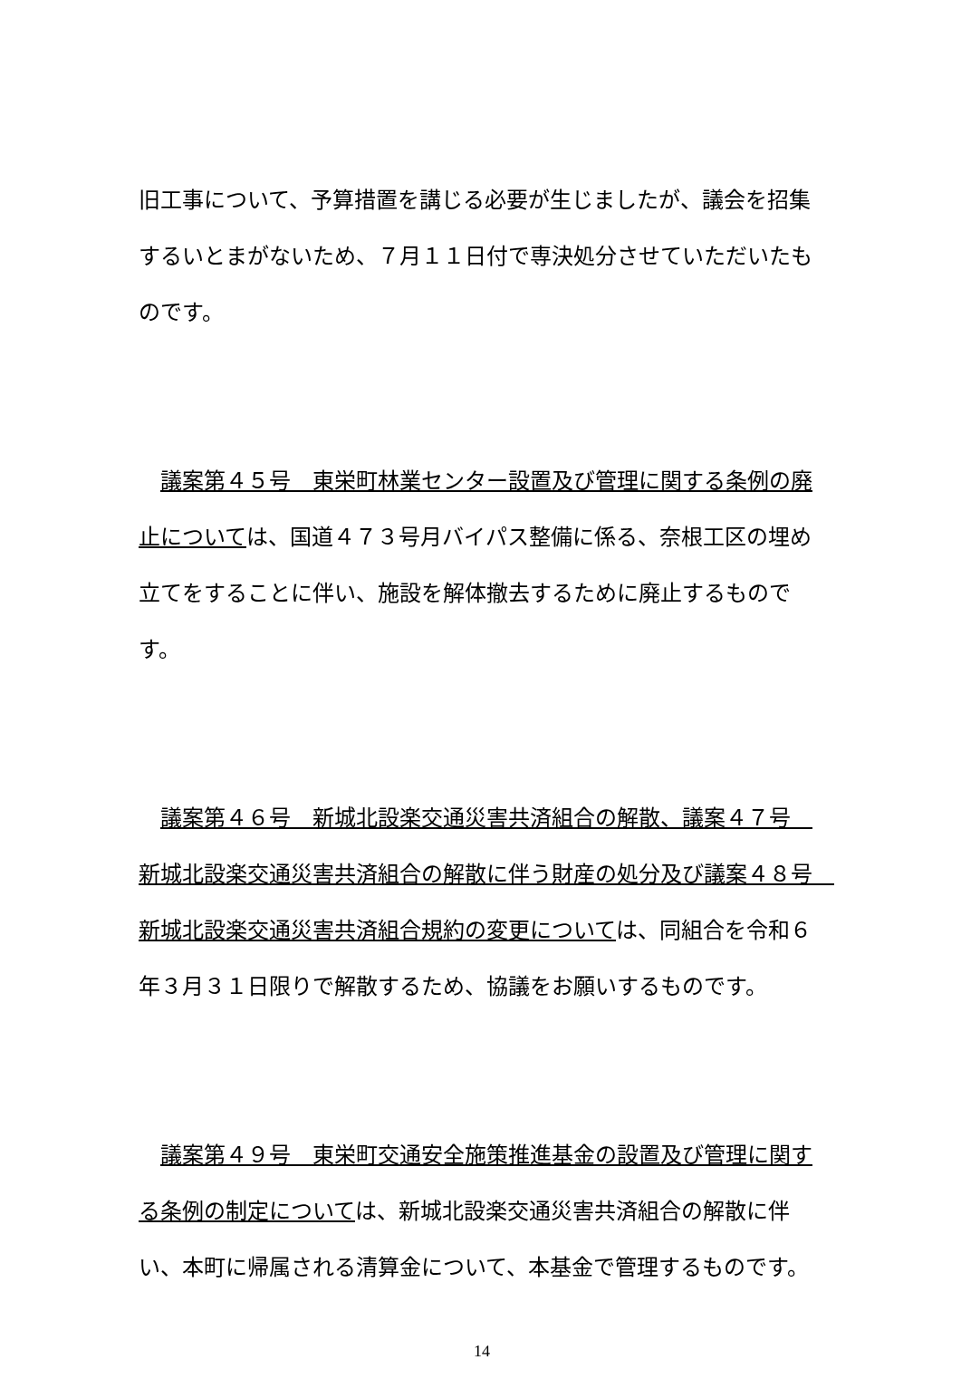旧工事について、予算措置を講じる必要が生じましたが、議会を招集するいとまがないため、７月１１日付で専決処分させていただいたものです。
　議案第４５号　東栄町林業センター設置及び管理に関する条例の廃止については、国道４７３号月バイパス整備に係る、奈根工区の埋め立てをすることに伴い、施設を解体撤去するために廃止するものです。
　議案第４６号　新城北設楽交通災害共済組合の解散、議案４７号　新城北設楽交通災害共済組合の解散に伴う財産の処分及び議案４８号　新城北設楽交通災害共済組合規約の変更については、同組合を令和６年３月３１日限りで解散するため、協議をお願いするものです。
　議案第４９号　東栄町交通安全施策推進基金の設置及び管理に関する条例の制定については、新城北設楽交通災害共済組合の解散に伴い、本町に帰属される清算金について、本基金で管理するものです。
14